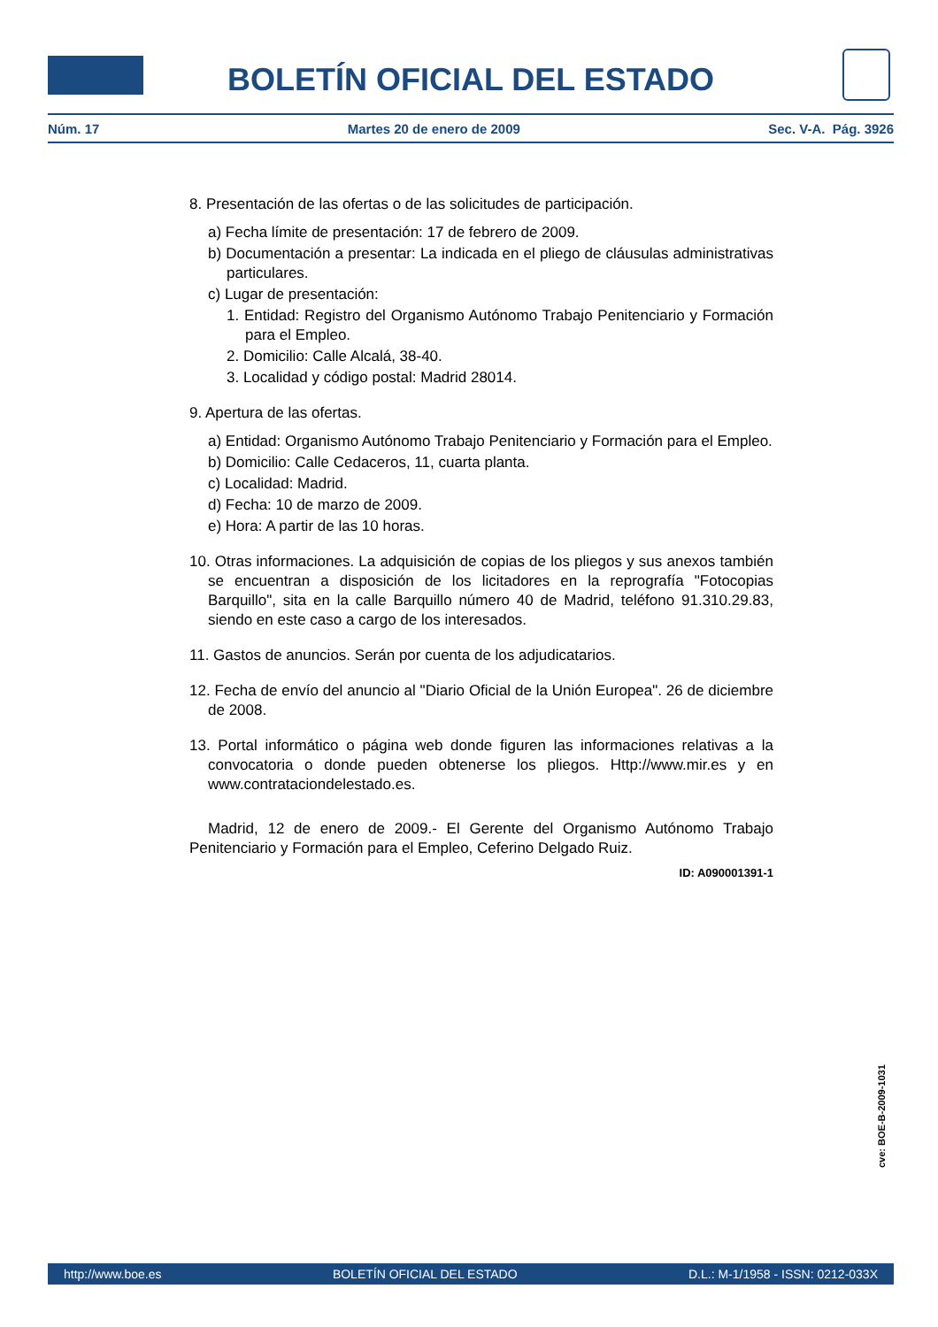BOLETÍN OFICIAL DEL ESTADO
Núm. 17 Martes 20 de enero de 2009 Sec. V-A. Pág. 3926
8. Presentación de las ofertas o de las solicitudes de participación.
a) Fecha límite de presentación: 17 de febrero de 2009.
b) Documentación a presentar: La indicada en el pliego de cláusulas administrativas particulares.
c) Lugar de presentación:
1. Entidad: Registro del Organismo Autónomo Trabajo Penitenciario y Formación para el Empleo.
2. Domicilio: Calle Alcalá, 38-40.
3. Localidad y código postal: Madrid 28014.
9. Apertura de las ofertas.
a) Entidad: Organismo Autónomo Trabajo Penitenciario y Formación para el Empleo.
b) Domicilio: Calle Cedaceros, 11, cuarta planta.
c) Localidad: Madrid.
d) Fecha: 10 de marzo de 2009.
e) Hora: A partir de las 10 horas.
10. Otras informaciones. La adquisición de copias de los pliegos y sus anexos también se encuentran a disposición de los licitadores en la reprografía "Fotocopias Barquillo", sita en la calle Barquillo número 40 de Madrid, teléfono 91.310.29.83, siendo en este caso a cargo de los interesados.
11. Gastos de anuncios. Serán por cuenta de los adjudicatarios.
12. Fecha de envío del anuncio al "Diario Oficial de la Unión Europea". 26 de diciembre de 2008.
13. Portal informático o página web donde figuren las informaciones relativas a la convocatoria o donde pueden obtenerse los pliegos. Http://www.mir.es y en www.contrataciondelestado.es.
Madrid, 12 de enero de 2009.- El Gerente del Organismo Autónomo Trabajo Penitenciario y Formación para el Empleo, Ceferino Delgado Ruiz.
ID: A090001391-1
cve: BOE-B-2009-1031
http://www.boe.es BOLETÍN OFICIAL DEL ESTADO D.L.: M-1/1958 - ISSN: 0212-033X